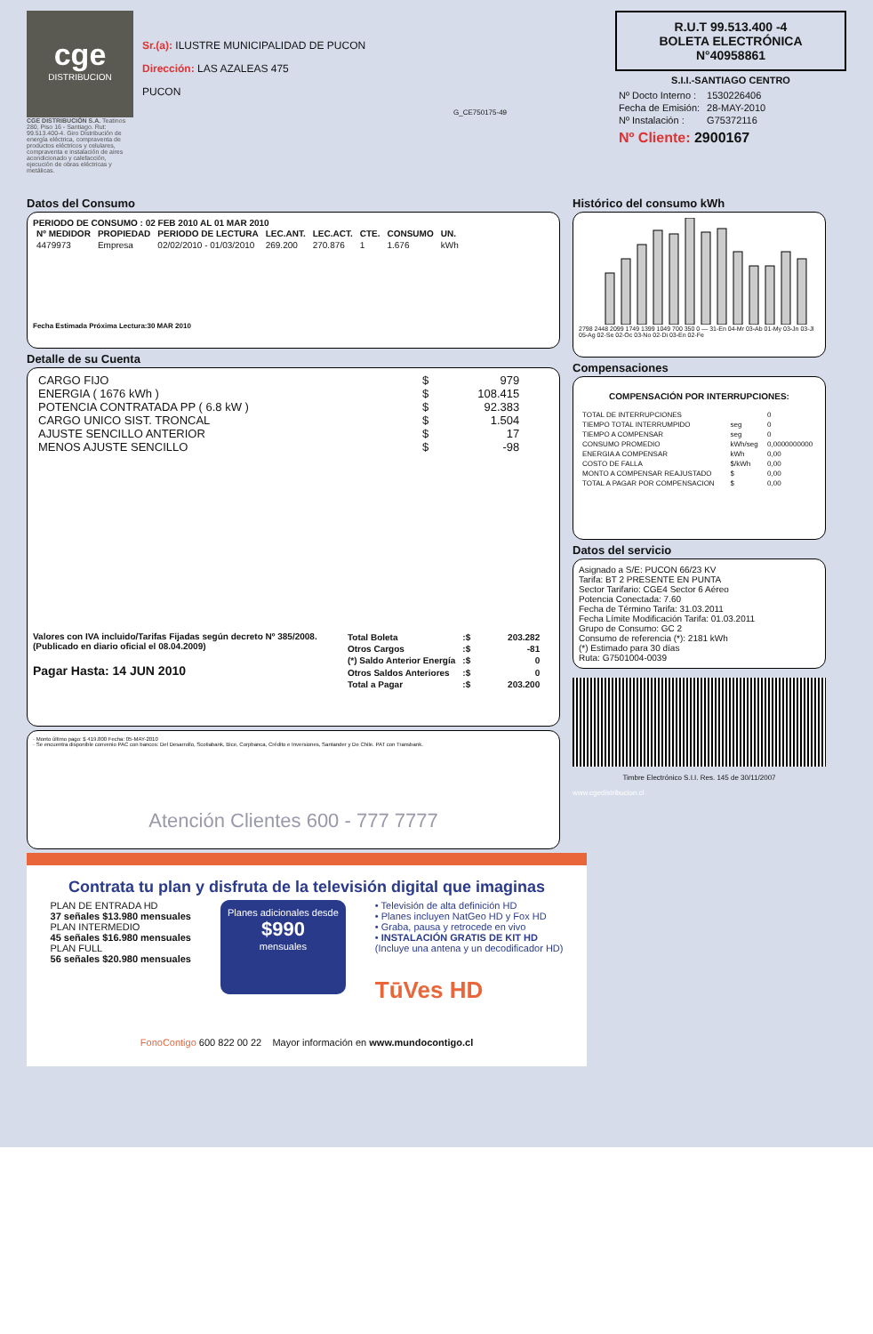cge
DISTRIBUCION
CGE DISTRIBUCIÓN S.A. Teatinos 280, Piso 16 - Santiago. Rut: 99.513.400-4. Giro Distribución de energía eléctrica, compraventa de productos eléctricos y celulares, compraventa e instalación de aires acondicionado y calefacción, ejecución de obras eléctricas y metálicas.
Sr.(a): ILUSTRE MUNICIPALIDAD DE PUCON
Dirección: LAS AZALEAS 475
PUCON
G_CE750175-49
R.U.T 99.513.400 -4
BOLETA ELECTRÓNICA
N°40958861
S.I.I.-SANTIAGO CENTRO
| Nº Docto Interno : | 1530226406 |
| Fecha de Emisión: | 28-MAY-2010 |
| Nº Instalación : | G75372116 |
Nº Cliente: 2900167
Datos del Consumo
PERIODO DE CONSUMO : 02 FEB 2010 AL 01 MAR 2010
| Nº MEDIDOR | PROPIEDAD | PERIODO DE LECTURA | LEC.ANT. | LEC.ACT. | CTE. | CONSUMO | UN. |
| --- | --- | --- | --- | --- | --- | --- | --- |
| 4479973 | Empresa | 02/02/2010 - 01/03/2010 | 269.200 | 270.876 | 1 | 1.676 | kWh |
Fecha Estimada Próxima Lectura:30 MAR 2010
Detalle de su Cuenta
| CARGO FIJO | $ | 979 |
| ENERGIA ( 1676 kWh ) | $ | 108.415 |
| POTENCIA CONTRATADA PP ( 6.8 kW ) | $ | 92.383 |
| CARGO UNICO SIST. TRONCAL | $ | 1.504 |
| AJUSTE SENCILLO ANTERIOR | $ | 17 |
| MENOS AJUSTE SENCILLO | $ | -98 |
Valores con IVA incluido/Tarifas Fijadas según decreto Nº 385/2008. (Publicado en diario oficial el 08.04.2009)
Pagar Hasta: 14 JUN 2010
| Total Boleta | :$ | 203.282 |
| Otros Cargos | :$ | -81 |
| (*) Saldo Anterior Energía | :$ | 0 |
| Otros Saldos Anteriores | :$ | 0 |
| Total a Pagar | :$ | 203.200 |
· Monto último pago: $ 419.800 Fecha: 05-MAY-2010
· Se encuentra disponible convenio PAC con bancos: Del Desarrollo, Scotiabank, Bice, Corpbanca, Crédito e Inversiones, Santander y De Chile. PAT con Transbank.
Atención Clientes 600 - 777 7777
Histórico del consumo kWh
2798 2448 2099 1749 1399 1049 700 350 0 — 31-En 04-Mr 03-Ab 01-My 03-Jn 03-Jl 05-Ag 02-Se 02-Oc 03-No 02-Di 03-En 02-Fe
Compensaciones
COMPENSACIÓN POR INTERRUPCIONES:
| TOTAL DE INTERRUPCIONES | | 0 |
| TIEMPO TOTAL INTERRUMPIDO | seg | 0 |
| TIEMPO A COMPENSAR | seg | 0 |
| CONSUMO PROMEDIO | kWh/seg | 0,0000000000 |
| ENERGIA A COMPENSAR | kWh | 0,00 |
| COSTO DE FALLA | $/kWh | 0,00 |
| MONTO A COMPENSAR REAJUSTADO | $ | 0,00 |
| TOTAL A PAGAR POR COMPENSACION | $ | 0,00 |
Datos del servicio
Asignado a S/E: PUCON 66/23 KV
Tarifa: BT 2 PRESENTE EN PUNTA
Sector Tarifario: CGE4 Sector 6 Aéreo
Potencia Conectada: 7.60
Fecha de Término Tarifa: 31.03.2011
Fecha Límite Modificación Tarifa: 01.03.2011
Grupo de Consumo: GC 2
Consumo de referencia (*): 2181 kWh
(*) Estimado para 30 días
Ruta: G7501004-0039
Timbre Electrónico S.I.I. Res. 145 de 30/11/2007
www.cgedistribucion.cl
Contrata tu plan y disfruta de la televisión digital que imaginas
PLAN DE ENTRADA HD
37 señales $13.980 mensuales
PLAN INTERMEDIO
45 señales $16.980 mensuales
PLAN FULL
56 señales $20.980 mensuales
Planes adicionales desde
$990
mensuales
• Televisión de alta definición HD
• Planes incluyen NatGeo HD y Fox HD
• Graba, pausa y retrocede en vivo
• INSTALACIÓN GRATIS DE KIT HD
(Incluye una antena y un decodificador HD)
TūVes HD
FonoContigo 600 822 00 22 Mayor información en www.mundocontigo.cl